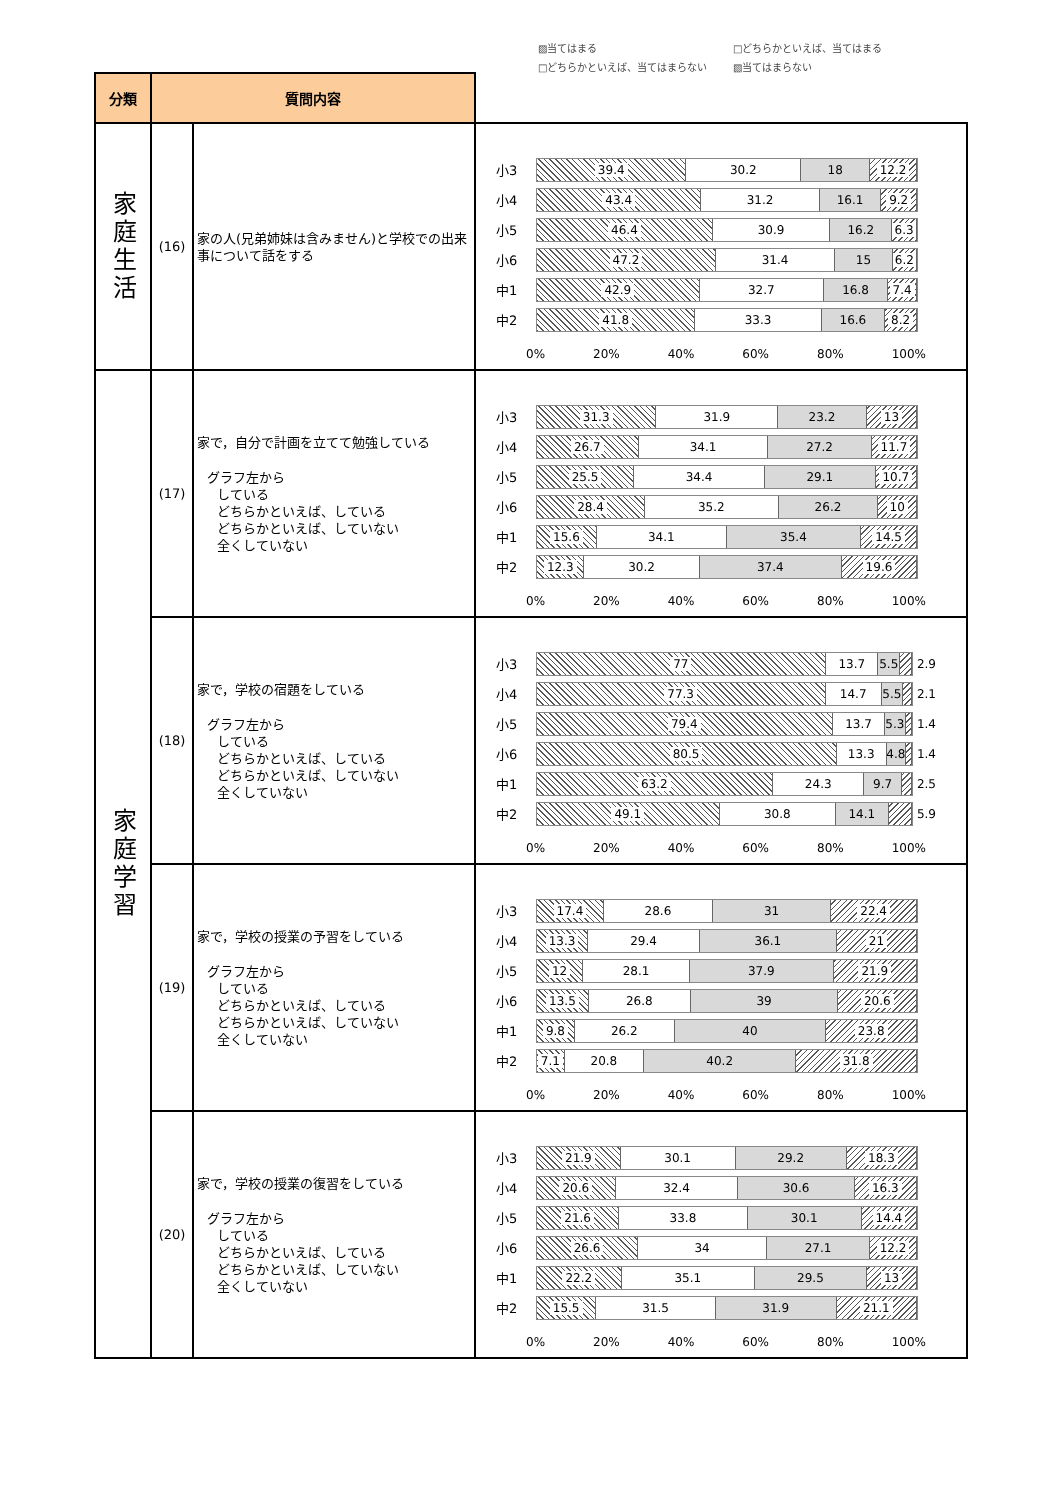▨当てはまる □どちらかといえば、当てはまる □どちらかといえば、当てはまらない ▧当てはまらない
| 分類 | 質問内容 | | |
| --- | --- | --- | --- |
| 家庭生活 | (16) | 家の人(兄弟姉妹は含みません)と学校での出来事について話をする | 小3 39.4 30.2 18 12.2 小4 43.4 31.2 16.1 9.2 小5 46.4 30.9 16.2 6.3 小6 47.2 31.4 15 6.2 中1 42.9 32.7 16.8 7.4 中2 41.8 33.3 16.6 8.2 0% 20% 40% 60% 80% 100% |
| 家庭学習 | (17) | 家で，自分で計画を立てて勉強している グラフ左から している どちらかといえば、している どちらかといえば、していない 全くしていない | 小3 31.3 31.9 23.2 13 小4 26.7 34.1 27.2 11.7 小5 25.5 34.4 29.1 10.7 小6 28.4 35.2 26.2 10 中1 15.6 34.1 35.4 14.5 中2 12.3 30.2 37.4 19.6 0% 20% 40% 60% 80% 100% |
| | (18) | 家で，学校の宿題をしている グラフ左から している どちらかといえば、している どちらかといえば、していない 全くしていない | 小3 77 13.7 5.5 2.9 小4 77.3 14.7 5.5 2.1 小5 79.4 13.7 5.3 1.4 小6 80.5 13.3 4.8 1.4 中1 63.2 24.3 9.7 2.5 中2 49.1 30.8 14.1 5.9 0% 20% 40% 60% 80% 100% |
| | (19) | 家で，学校の授業の予習をしている グラフ左から している どちらかといえば、している どちらかといえば、していない 全くしていない | 小3 17.4 28.6 31 22.4 小4 13.3 29.4 36.1 21 小5 12 28.1 37.9 21.9 小6 13.5 26.8 39 20.6 中1 9.8 26.2 40 23.8 中2 7.1 20.8 40.2 31.8 0% 20% 40% 60% 80% 100% |
| | (20) | 家で，学校の授業の復習をしている グラフ左から している どちらかといえば、している どちらかといえば、していない 全くしていない | 小3 21.9 30.1 29.2 18.3 小4 20.6 32.4 30.6 16.3 小5 21.6 33.8 30.1 14.4 小6 26.6 34 27.1 12.2 中1 22.2 35.1 29.5 13 中2 15.5 31.5 31.9 21.1 0% 20% 40% 60% 80% 100% |